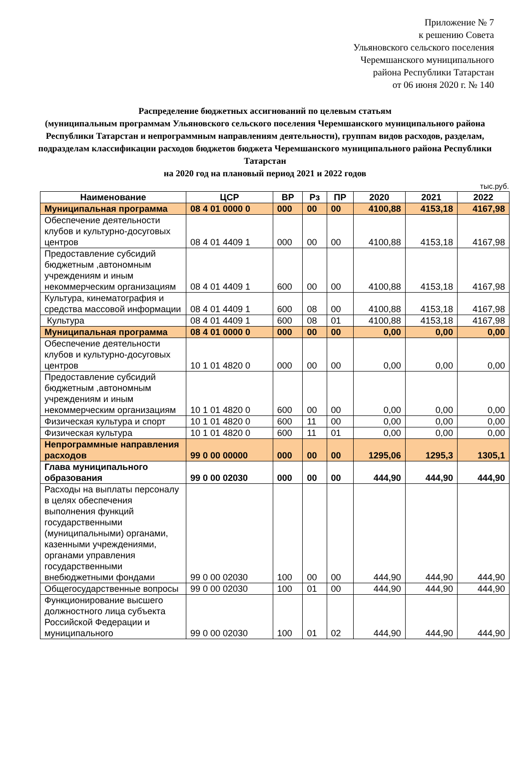Приложение № 7
к решению Совета
Ульяновского сельского поселения
Черемшанского муниципального
района Республики Татарстан
от 06 июня 2020 г. № 140
Распределение бюджетных ассигнований по целевым статьям
(муниципальным программам Ульяновского сельского поселения Черемшанского муниципального района Республики Татарстан и непрограммным направлениям деятельности), группам видов расходов, разделам, подразделам классификации расходов бюджетов бюджета Черемшанского муниципального района Республики Татарстан
на 2020 год на плановый период 2021 и 2022 годов
тыс.руб.
| Наименование | ЦСР | ВР | Рз | ПР | 2020 | 2021 | 2022 |
| --- | --- | --- | --- | --- | --- | --- | --- |
| Муниципальная программа | 08 4 01 0000 0 | 000 | 00 | 00 | 4100,88 | 4153,18 | 4167,98 |
| Обеспечение деятельности клубов и культурно-досуговых центров | 08 4 01 4409 1 | 000 | 00 | 00 | 4100,88 | 4153,18 | 4167,98 |
| Предоставление субсидий бюджетным ,автономным учреждениям и иным некоммерческим организациям | 08 4 01 4409 1 | 600 | 00 | 00 | 4100,88 | 4153,18 | 4167,98 |
| Культура, кинематография и средства массовой информации | 08 4 01 4409 1 | 600 | 08 | 00 | 4100,88 | 4153,18 | 4167,98 |
| Культура | 08 4 01 4409 1 | 600 | 08 | 01 | 4100,88 | 4153,18 | 4167,98 |
| Муниципальная программа | 08 4 01 0000 0 | 000 | 00 | 00 | 0,00 | 0,00 | 0,00 |
| Обеспечение деятельности клубов и культурно-досуговых центров | 10 1 01 4820 0 | 000 | 00 | 00 | 0,00 | 0,00 | 0,00 |
| Предоставление субсидий бюджетным ,автономным учреждениям и иным некоммерческим организациям | 10 1 01 4820 0 | 600 | 00 | 00 | 0,00 | 0,00 | 0,00 |
| Физическая культура и спорт | 10 1 01 4820 0 | 600 | 11 | 00 | 0,00 | 0,00 | 0,00 |
| Физическая культура | 10 1 01 4820 0 | 600 | 11 | 01 | 0,00 | 0,00 | 0,00 |
| Непрограммные направления расходов | 99 0 00 00000 | 000 | 00 | 00 | 1295,06 | 1295,3 | 1305,1 |
| Глава муниципального образования | 99 0 00 02030 | 000 | 00 | 00 | 444,90 | 444,90 | 444,90 |
| Расходы на выплаты персоналу в целях обеспечения выполнения функций государственными (муниципальными) органами, казенными учреждениями, органами управления государственными внебюджетными фондами | 99 0 00 02030 | 100 | 00 | 00 | 444,90 | 444,90 | 444,90 |
| Общегосударственные вопросы | 99 0 00 02030 | 100 | 01 | 00 | 444,90 | 444,90 | 444,90 |
| Функционирование высшего должностного лица субъекта Российской Федерации и муниципального | 99 0 00 02030 | 100 | 01 | 02 | 444,90 | 444,90 | 444,90 |